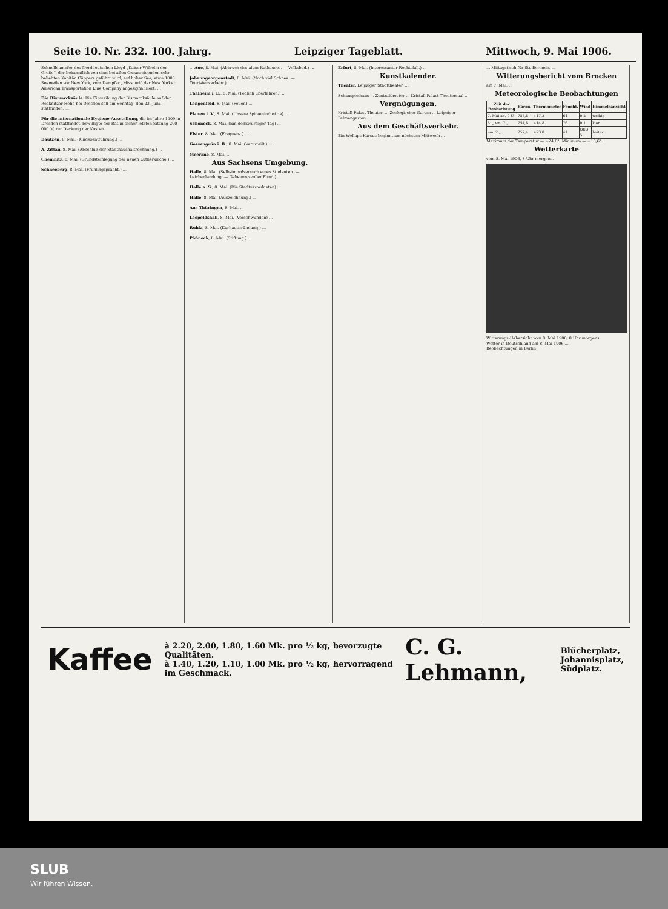Seite 10. Nr. 232. 100. Jahrg. Leipziger Tageblatt. Mittwoch, 9. Mai 1906.
Schnelldampfer des Norddeutschen Lloyd „Kaiser Wilhelm der Große“, der bekanntlich von dem bei allen Ozeanreisenden sehr beliebten Kapitän Cüppers geführt wird, auf hoher See, etwa 1000 Seemeilen vor New York, vom Dampfer „Missouri“ der New Yorker American Transportation Line Company angesignalisiert. ...
Die Bismarcksäule. Die Einweihung der Bismarcksäule auf der Recknitzer Höhe bei Dresden soll am Sonntag, den 23. Juni, stattfinden. ...
Für die internationale Hygiene-Ausstellung, die im Jahre 1909 in Dresden stattfindet, bewilligte der Rat in seiner letzten Sitzung 200 000 ℳ zur Deckung der Kosten.
Bautzen, 8. Mai. (Kindesentführung.) ...
A. Zittau, 8. Mai. (Abschluß der Stadthaushaltrechnung.) ...
Chemnitz, 8. Mai. (Grundsteinlegung der neuen Lutherkirche.) ...
Schneeberg, 8. Mai. (Frühlingspracht.) ...
... Aue, 8. Mai. (Abbruch des alten Rathauses. — Volksbad.) ...
Johanngeorgenstadt, 8. Mai. (Noch viel Schnee. — Touristenverkehr.) ...
Thalheim i. E., 8. Mai. (Tödlich überfahren.) ...
Lengenfeld, 8. Mai. (Feuer.) ...
Plauen i. V., 8. Mai. (Unsere Spitzenindustrie) ...
Schöneck, 8. Mai. (Ein denkwürdiger Tag) ...
Elster, 8. Mai. (Frequenz.) ...
Gossengrün i. B., 8. Mai. (Verurteilt.) ...
Meerane, 8. Mai. ...
Aus Sachsens Umgebung.
Halle, 8. Mai. (Selbstmordversuch eines Studenten. — Leichenlandung. — Geheimnisvoller Fund.) ...
Halle a. S., 8. Mai. (Die Stadtverordneten) ...
Halle, 8. Mai. (Auszeichnung.) ...
Aus Thüringen, 8. Mai. ...
Leopoldshall, 8. Mai. (Verschwunden) ...
Ruhla, 8. Mai. (Kurhausgründung.) ...
Pößneck, 8. Mai. (Stiftung.) ...
Erfurt, 8. Mai. (Interessanter Rechtsfall.) ...
Kunstkalender.
Theater. Leipziger Stadttheater. ...
Schauspielhaus ... Zentraltheater ... Kristall-Palast-Theatersaal ...
Vergnügungen.
Kristall-Palast-Theater. ... Zoologischer Garten ... Leipziger Palmengarten ...
Aus dem Geschäftsverkehr.
Ein Wollaps-Kursus beginnt am nächsten Mittwoch ...
... Mittagstisch für Studierende. ...
Witterungsbericht vom Brocken
am 7. Mai. ...
Meteorologische Beobachtungen
| Zeit der Beobachtung | Baron. | Thermometer | Feucht. | Wind | Himmelsansicht |
| --- | --- | --- | --- | --- | --- |
| 7. Mai ab. 9 U. | 755,8 | +17,2 | 64 | 0 2 | wolkig |
| 8. „ vm. 7 „ | 754,8 | +14,8 | 76 | 0 1 | klar |
| nm. 2 „ | 752,4 | +23,8 | 41 | OSO 5 | heiter |
Maximum der Temperatur — +24,0°. Minimum — +10,6°.
Wetterkarte
vom 8. Mai 1906, 8 Uhr morgens.
Witterungs-Uebersicht vom 8. Mai 1906, 8 Uhr morgens.
Wetter in Deutschland am 8. Mai 1906 ...
Beobachtungen in Berlin
Kaffee à 2.20, 2.00, 1.80, 1.60 Mk. pro ½ kg, bevorzugte Qualitäten.
à 1.40, 1.20, 1.10, 1.00 Mk. pro ½ kg, hervorragend im Geschmack. C. G. Lehmann, Blücherplatz,
Johannisplatz,
Südplatz.
SLUB
Wir führen Wissen.